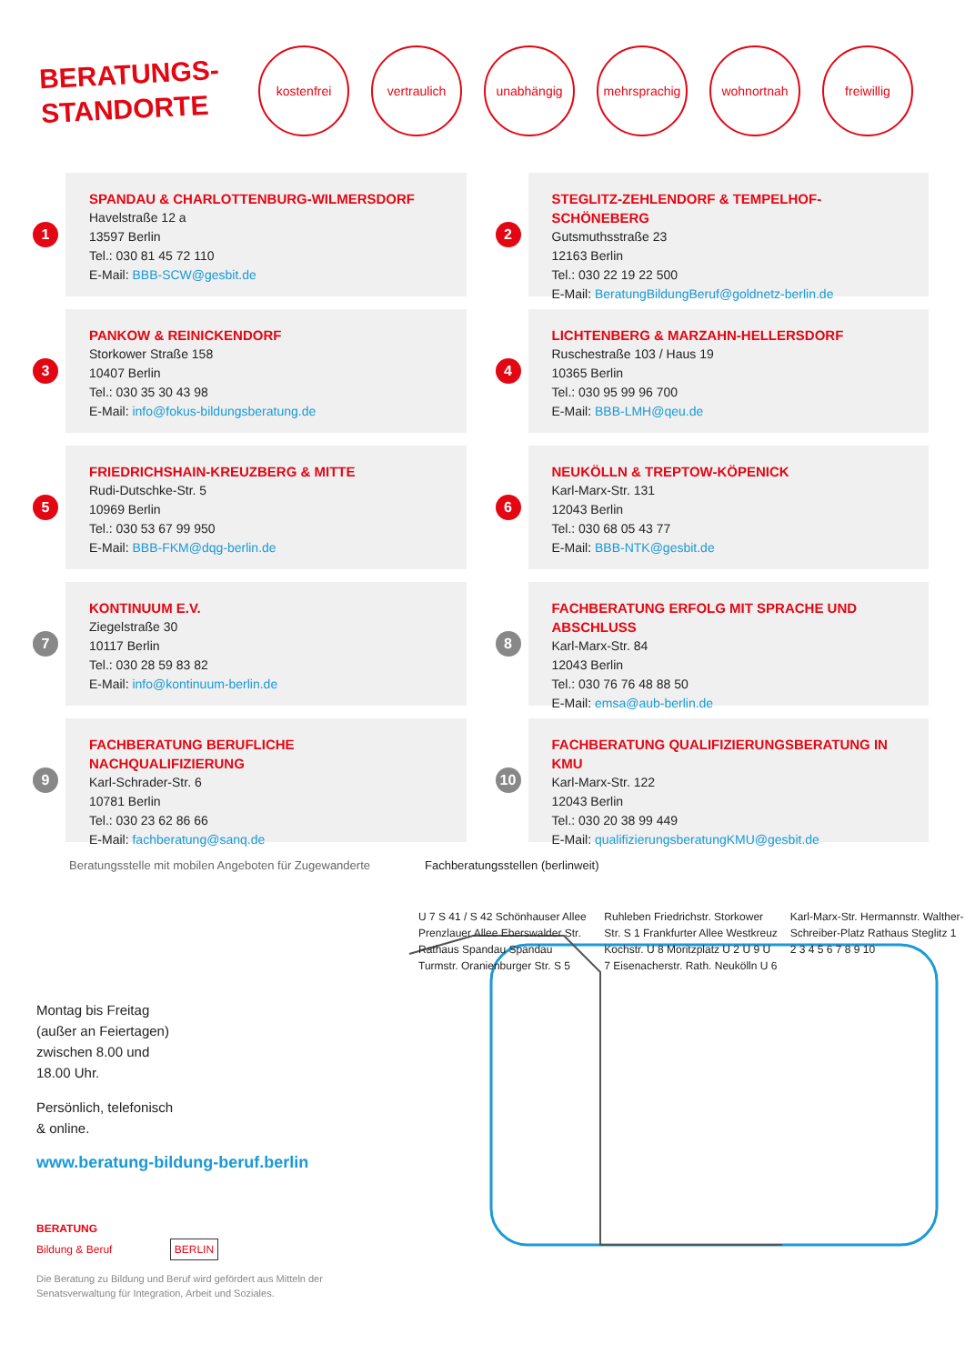BERATUNGS-
STANDORTE
kostenfrei vertraulich unabhängig mehrsprachig
wohnortnah freiwillig
1
SPANDAU & CHARLOTTENBURG-WILMERSDORF
Havelstraße 12 a
13597 Berlin
Tel.: 030 81 45 72 110
E-Mail: BBB-SCW@gesbit.de
2
STEGLITZ-ZEHLENDORF & TEMPELHOF-SCHÖNEBERG
Gutsmuthsstraße 23
12163 Berlin
Tel.: 030 22 19 22 500
E-Mail: BeratungBildungBeruf@goldnetz-berlin.de
3
PANKOW & REINICKENDORF
Storkower Straße 158
10407 Berlin
Tel.: 030 35 30 43 98
E-Mail: info@fokus-bildungsberatung.de
4
LICHTENBERG & MARZAHN-HELLERSDORF
Ruschestraße 103 / Haus 19
10365 Berlin
Tel.: 030 95 99 96 700
E-Mail: BBB-LMH@qeu.de
5
FRIEDRICHSHAIN-KREUZBERG & MITTE
Rudi-Dutschke-Str. 5
10969 Berlin
Tel.: 030 53 67 99 950
E-Mail: BBB-FKM@dqg-berlin.de
6
NEUKÖLLN & TREPTOW-KÖPENICK
Karl-Marx-Str. 131
12043 Berlin
Tel.: 030 68 05 43 77
E-Mail: BBB-NTK@gesbit.de
7
KONTINUUM E.V.
Ziegelstraße 30
10117 Berlin
Tel.: 030 28 59 83 82
E-Mail: info@kontinuum-berlin.de
8
FACHBERATUNG ERFOLG MIT SPRACHE UND ABSCHLUSS
Karl-Marx-Str. 84
12043 Berlin
Tel.: 030 76 76 48 88 50
E-Mail: emsa@aub-berlin.de
9
FACHBERATUNG BERUFLICHE NACHQUALIFIZIERUNG
Karl-Schrader-Str. 6
10781 Berlin
Tel.: 030 23 62 86 66
E-Mail: fachberatung@sanq.de
10
FACHBERATUNG QUALIFIZIERUNGSBERATUNG IN KMU
Karl-Marx-Str. 122
12043 Berlin
Tel.: 030 20 38 99 449
E-Mail: qualifizierungsberatungKMU@gesbit.de
Beratungsstelle mit mobilen Angeboten für Zugewanderte Fachberatungsstellen (berlinweit)
Montag bis Freitag
(außer an Feiertagen)
zwischen 8.00 und
18.00 Uhr.
Persönlich, telefonisch
& online.
www.beratung-bildung-beruf.berlin
BERATUNG
Bildung & Beruf BERLIN
Die Beratung zu Bildung und Beruf wird gefördert aus Mitteln der Senatsverwaltung für Integration, Arbeit und Soziales.
U 7 S 41 / S 42 Schönhauser Allee Prenzlauer Allee Eberswalder Str. Rathaus Spandau Spandau Turmstr. Oranienburger Str. S 5 Ruhleben Friedrichstr. Storkower Str. S 1 Frankfurter Allee Westkreuz Kochstr. U 8 Moritzplatz U 2 U 9 U 7 Eisenacherstr. Rath. Neukölln U 6 Karl-Marx-Str. Hermannstr. Walther-Schreiber-Platz Rathaus Steglitz 1 2 3 4 5 6 7 8 9 10